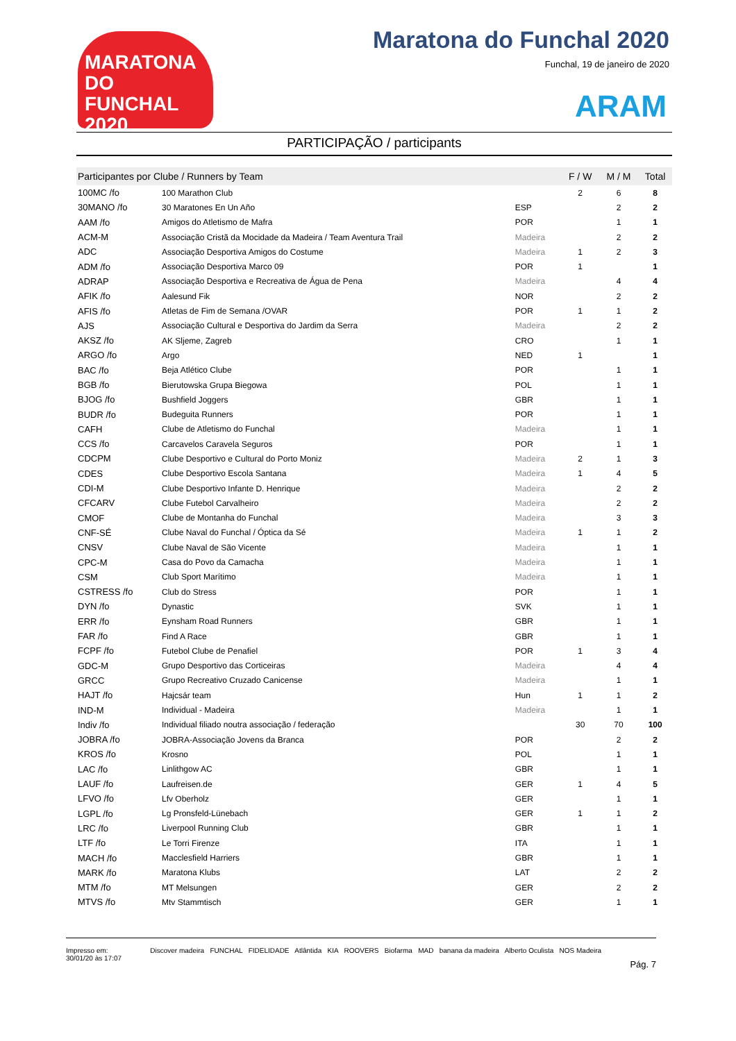MARATONA DO FUNCHAL 2020
Maratona do Funchal 2020
Funchal, 19 de janeiro de 2020
ARAM
PARTICIPAÇÃO / participants
| Participantes por Clube / Runners by Team | | | F / W | M / M | Total |
| --- | --- | --- | --- | --- | --- |
| 100MC /fo | 100 Marathon Club | | 2 | 6 | 8 |
| 30MANO /fo | 30 Maratones En Un Año | ESP | | 2 | 2 |
| AAM /fo | Amigos do Atletismo de Mafra | POR | | 1 | 1 |
| ACM-M | Associação Cristã da Mocidade da Madeira / Team Aventura Trail | Madeira | | 2 | 2 |
| ADC | Associação Desportiva Amigos do Costume | Madeira | 1 | 2 | 3 |
| ADM /fo | Associação Desportiva Marco 09 | POR | 1 | | 1 |
| ADRAP | Associação Desportiva e Recreativa de Água de Pena | Madeira | | 4 | 4 |
| AFIK /fo | Aalesund Fik | NOR | | 2 | 2 |
| AFIS /fo | Atletas de Fim de Semana /OVAR | POR | 1 | 1 | 2 |
| AJS | Associação Cultural e Desportiva do Jardim da Serra | Madeira | | 2 | 2 |
| AKSZ /fo | AK Sljeme, Zagreb | CRO | | 1 | 1 |
| ARGO /fo | Argo | NED | 1 | | 1 |
| BAC /fo | Beja Atlético Clube | POR | | 1 | 1 |
| BGB /fo | Bierutowska Grupa Biegowa | POL | | 1 | 1 |
| BJOG /fo | Bushfield Joggers | GBR | | 1 | 1 |
| BUDR /fo | Budeguita Runners | POR | | 1 | 1 |
| CAFH | Clube de Atletismo do Funchal | Madeira | | 1 | 1 |
| CCS /fo | Carcavelos Caravela Seguros | POR | | 1 | 1 |
| CDCPM | Clube Desportivo e Cultural do Porto Moniz | Madeira | 2 | 1 | 3 |
| CDES | Clube Desportivo Escola Santana | Madeira | 1 | 4 | 5 |
| CDI-M | Clube Desportivo Infante D. Henrique | Madeira | | 2 | 2 |
| CFCARV | Clube Futebol Carvalheiro | Madeira | | 2 | 2 |
| CMOF | Clube de Montanha do Funchal | Madeira | | 3 | 3 |
| CNF-SÉ | Clube Naval do Funchal / Óptica da Sé | Madeira | 1 | 1 | 2 |
| CNSV | Clube Naval de São Vicente | Madeira | | 1 | 1 |
| CPC-M | Casa do Povo da Camacha | Madeira | | 1 | 1 |
| CSM | Club Sport Marítimo | Madeira | | 1 | 1 |
| CSTRESS /fo | Club do Stress | POR | | 1 | 1 |
| DYN /fo | Dynastic | SVK | | 1 | 1 |
| ERR /fo | Eynsham Road Runners | GBR | | 1 | 1 |
| FAR /fo | Find A Race | GBR | | 1 | 1 |
| FCPF /fo | Futebol Clube de Penafiel | POR | 1 | 3 | 4 |
| GDC-M | Grupo Desportivo das Corticeiras | Madeira | | 4 | 4 |
| GRCC | Grupo Recreativo Cruzado Canicense | Madeira | | 1 | 1 |
| HAJT /fo | Hajcsár team | Hun | 1 | 1 | 2 |
| IND-M | Individual - Madeira | Madeira | | 1 | 1 |
| Indiv /fo | Individual filiado noutra associação / federação | | 30 | 70 | 100 |
| JOBRA /fo | JOBRA-Associação Jovens da Branca | POR | | 2 | 2 |
| KROS /fo | Krosno | POL | | 1 | 1 |
| LAC /fo | Linlithgow AC | GBR | | 1 | 1 |
| LAUF /fo | Laufreisen.de | GER | 1 | 4 | 5 |
| LFVO /fo | Lfv Oberholz | GER | | 1 | 1 |
| LGPL /fo | Lg Pronsfeld-Lünebach | GER | 1 | 1 | 2 |
| LRC /fo | Liverpool Running Club | GBR | | 1 | 1 |
| LTF /fo | Le Torri Firenze | ITA | | 1 | 1 |
| MACH /fo | Macclesfield Harriers | GBR | | 1 | 1 |
| MARK /fo | Maratona Klubs | LAT | | 2 | 2 |
| MTM /fo | MT Melsungen | GER | | 2 | 2 |
| MTVS /fo | Mtv Stammtisch | GER | | 1 | 1 |
Impresso em:
30/01/20 às 17:07
Discover madeira FUNCHAL FIDELIDADE Atlântida KIA ROOVERS Biofarma MAD banana da madeira Alberto Oculista NOS Madeira
Pág. 7